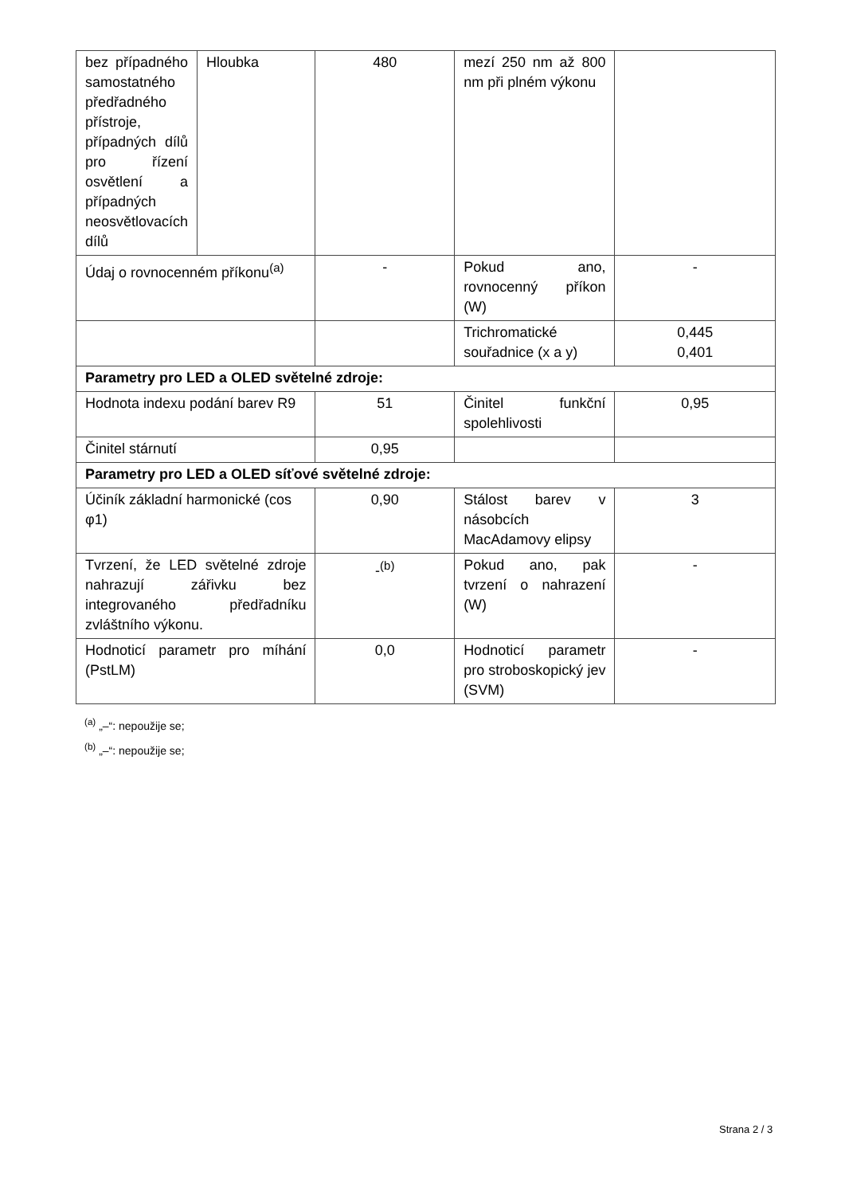| bez případného samostatného předřadného přístroje, případných dílů pro řízení osvětlení a případných neosvětlovacích dílů | Hloubka | 480 | mezí 250 nm až 800 nm při plném výkonu | |
| Údaj o rovnocenném příkonu<sup>(a)</sup> | | - | Pokud ano, rovnocenný příkon (W) | - |
| | | | Trichromatické souřadnice (x a y) | 0,445 0,401 |
| Parametry pro LED a OLED světelné zdroje: | | | | |
| Hodnota indexu podání barev R9 | | 51 | Činitel funkční spolehlivosti | 0,95 |
| Činitel stárnutí | | 0,95 | | |
| Parametry pro LED a OLED síťové světelné zdroje: | | | | |
| Účiník základní harmonické (cos φ1) | | 0,90 | Stálost barev v násobcích MacAdamovy elipsy | 3 |
| Tvrzení, že LED světelné zdroje nahrazují zářivku bez integrovaného předřadníku zvláštního výkonu. | | -<sup>(b)</sup> | Pokud ano, pak tvrzení o nahrazení (W) | - |
| Hodnoticí parametr pro míhání (PstLM) | | 0,0 | Hodnoticí parametr pro stroboskopický jev (SVM) | - |
<sup>(a)</sup> „–“: nepoužije se;
<sup>(b)</sup> „–“: nepoužije se;
Strana 2 / 3